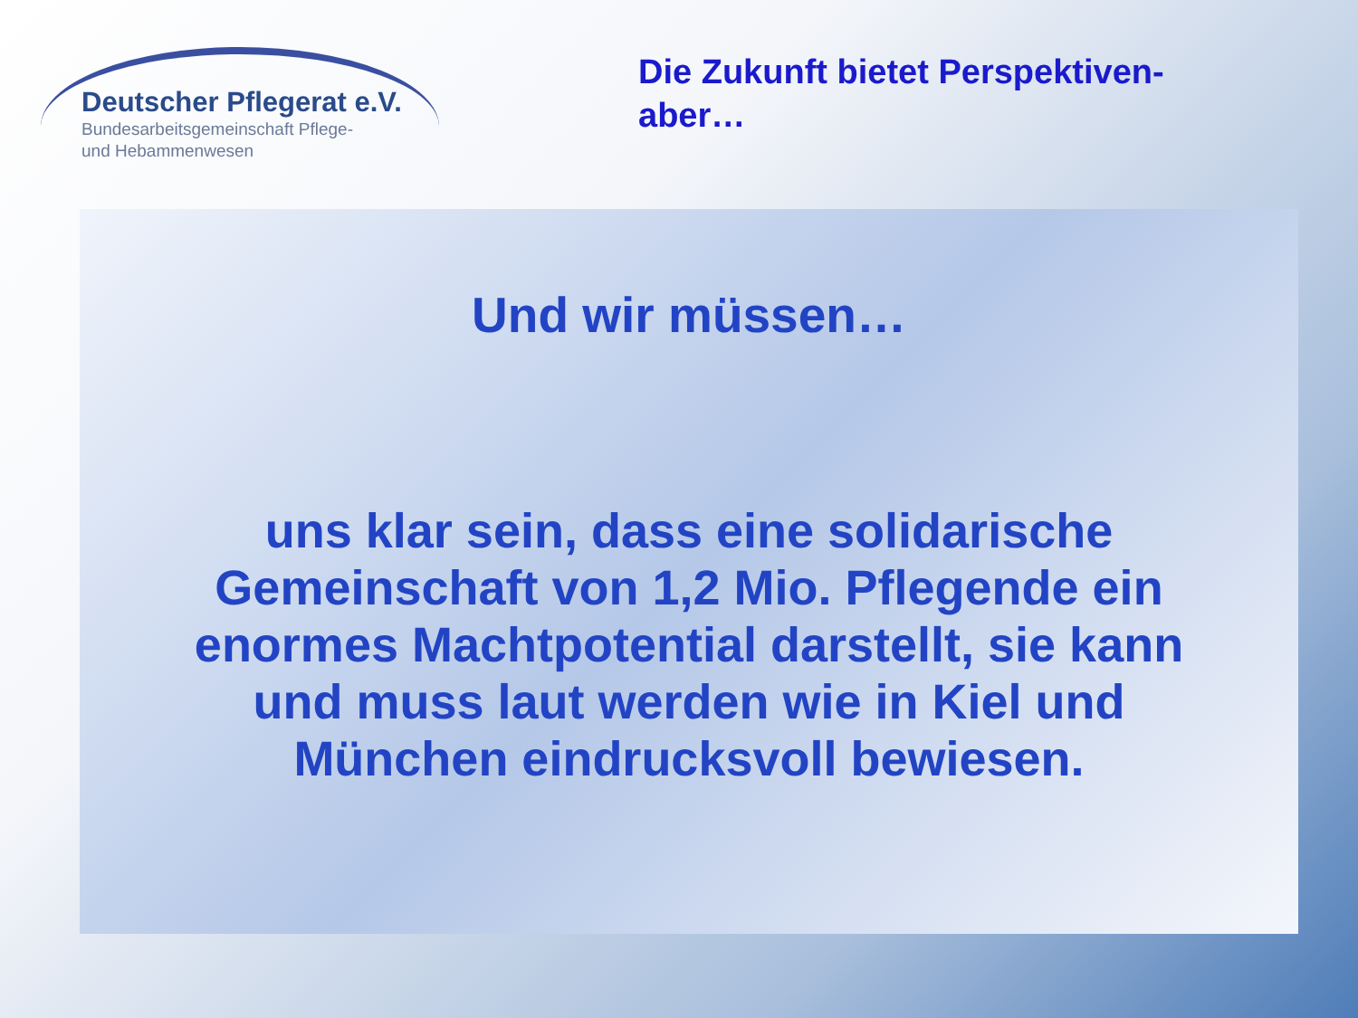Deutscher Pflegerat e.V.
Bundesarbeitsgemeinschaft Pflege-
und Hebammenwesen
Die Zukunft bietet Perspektiven-
aber…
Und wir müssen…
uns klar sein, dass eine solidarische
Gemeinschaft von 1,2 Mio. Pflegende ein
enormes Machtpotential darstellt, sie kann
und muss laut werden wie in Kiel und
München eindrucksvoll bewiesen.